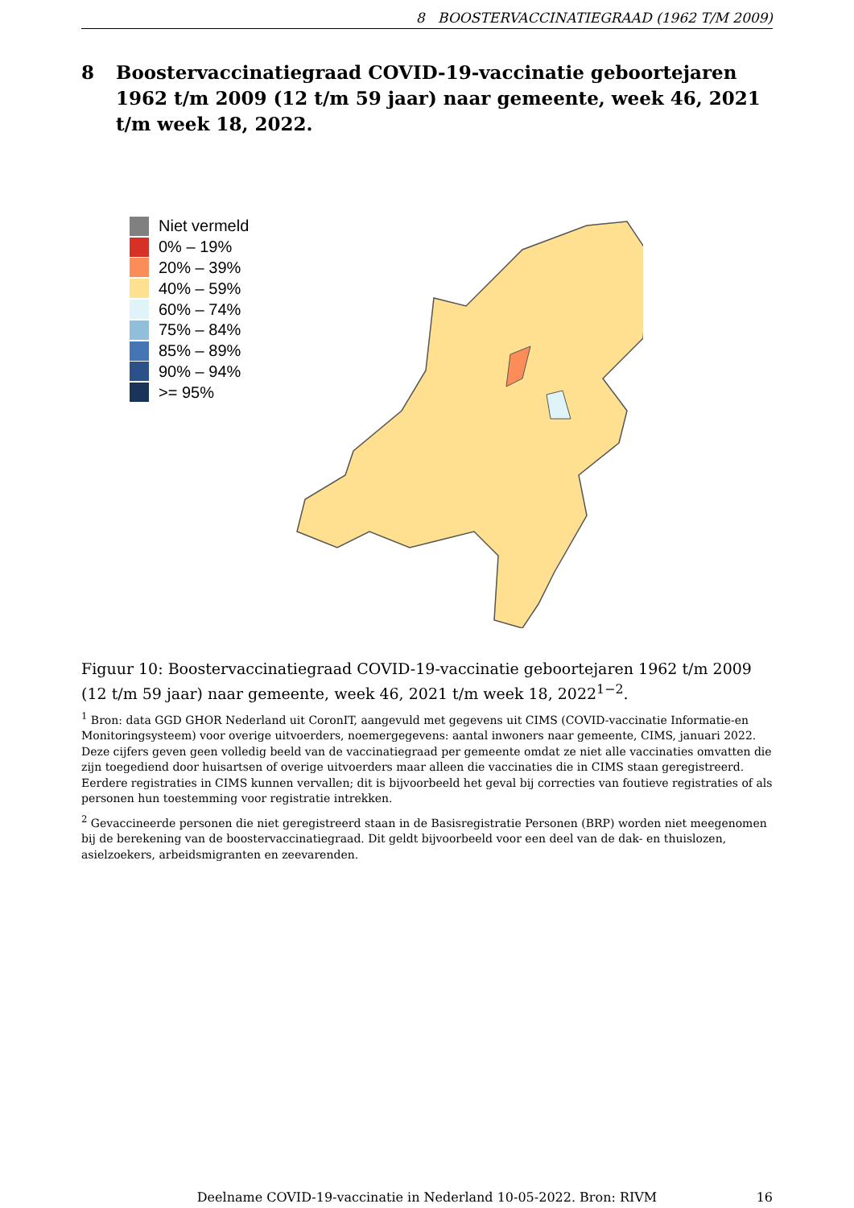8 BOOSTERVACCINATIEGRAAD (1962 T/M 2009)
8 Boostervaccinatiegraad COVID-19-vaccinatie geboortejaren 1962 t/m 2009 (12 t/m 59 jaar) naar gemeente, week 46, 2021 t/m week 18, 2022.
Niet vermeld
0% – 19%
20% – 39%
40% – 59%
60% – 74%
75% – 84%
85% – 89%
90% – 94%
>= 95%
Figuur 10: Boostervaccinatiegraad COVID-19-vaccinatie geboortejaren 1962 t/m 2009 (12 t/m 59 jaar) naar gemeente, week 46, 2021 t/m week 18, 2022<sup>1−2</sup>.
<sup>1</sup> Bron: data GGD GHOR Nederland uit CoronIT, aangevuld met gegevens uit CIMS (COVID-vaccinatie Informatie-en Monitoringsysteem) voor overige uitvoerders, noemergegevens: aantal inwoners naar gemeente, CIMS, januari 2022. Deze cijfers geven geen volledig beeld van de vaccinatiegraad per gemeente omdat ze niet alle vaccinaties omvatten die zijn toegediend door huisartsen of overige uitvoerders maar alleen die vaccinaties die in CIMS staan geregistreerd. Eerdere registraties in CIMS kunnen vervallen; dit is bijvoorbeeld het geval bij correcties van foutieve registraties of als personen hun toestemming voor registratie intrekken.
<sup>2</sup> Gevaccineerde personen die niet geregistreerd staan in de Basisregistratie Personen (BRP) worden niet meegenomen bij de berekening van de boostervaccinatiegraad. Dit geldt bijvoorbeeld voor een deel van de dak- en thuislozen, asielzoekers, arbeidsmigranten en zeevarenden.
Deelname COVID-19-vaccinatie in Nederland 10-05-2022. Bron: RIVM 16